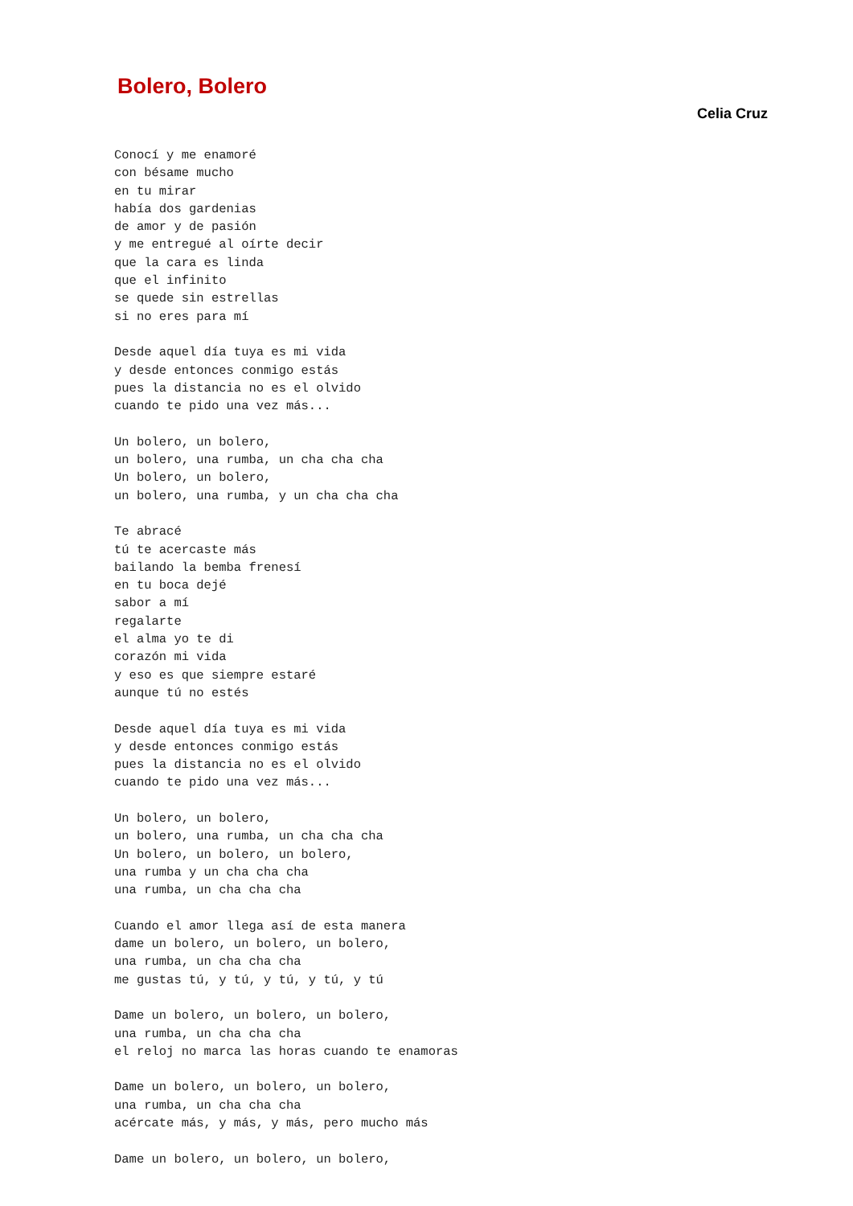Bolero, Bolero
Celia Cruz
Conocí y me enamoré
con bésame mucho
en tu mirar
había dos gardenias
de amor y de pasión
y me entregué al oírte decir
que la cara es linda
que el infinito
se quede sin estrellas
si no eres para mí

Desde aquel día tuya es mi vida
y desde entonces conmigo estás
pues la distancia no es el olvido
cuando te pido una vez más...

Un bolero, un bolero,
un bolero, una rumba, un cha cha cha
Un bolero, un bolero,
un bolero, una rumba, y un cha cha cha

Te abracé
tú te acercaste más
bailando la bemba frenesí
en tu boca dejé
sabor a mí
regalarte
el alma yo te di
corazón mi vida
y eso es que siempre estaré
aunque tú no estés

Desde aquel día tuya es mi vida
y desde entonces conmigo estás
pues la distancia no es el olvido
cuando te pido una vez más...

Un bolero, un bolero,
un bolero, una rumba, un cha cha cha
Un bolero, un bolero, un bolero,
una rumba y un cha cha cha
una rumba, un cha cha cha

Cuando el amor llega así de esta manera
dame un bolero, un bolero, un bolero,
una rumba, un cha cha cha
me gustas tú, y tú, y tú, y tú, y tú

Dame un bolero, un bolero, un bolero,
una rumba, un cha cha cha
el reloj no marca las horas cuando te enamoras

Dame un bolero, un bolero, un bolero,
una rumba, un cha cha cha
acércate más, y más, y más, pero mucho más

Dame un bolero, un bolero, un bolero,